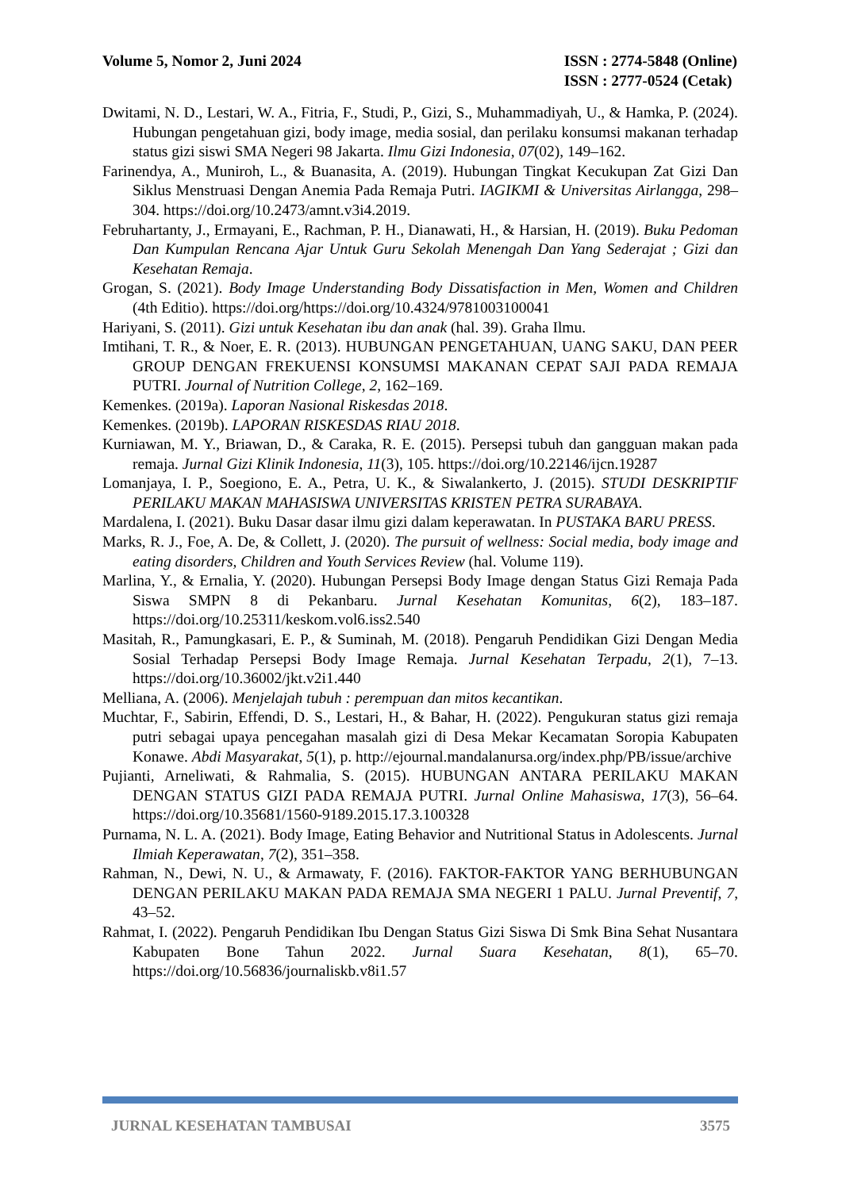Volume 5, Nomor 2, Juni 2024 ISSN : 2774-5848 (Online)
ISSN : 2777-0524 (Cetak)
Dwitami, N. D., Lestari, W. A., Fitria, F., Studi, P., Gizi, S., Muhammadiyah, U., & Hamka, P. (2024). Hubungan pengetahuan gizi, body image, media sosial, dan perilaku konsumsi makanan terhadap status gizi siswi SMA Negeri 98 Jakarta. Ilmu Gizi Indonesia, 07(02), 149–162.
Farinendya, A., Muniroh, L., & Buanasita, A. (2019). Hubungan Tingkat Kecukupan Zat Gizi Dan Siklus Menstruasi Dengan Anemia Pada Remaja Putri. IAGIKMI & Universitas Airlangga, 298–304. https://doi.org/10.2473/amnt.v3i4.2019.
Februhartanty, J., Ermayani, E., Rachman, P. H., Dianawati, H., & Harsian, H. (2019). Buku Pedoman Dan Kumpulan Rencana Ajar Untuk Guru Sekolah Menengah Dan Yang Sederajat ; Gizi dan Kesehatan Remaja.
Grogan, S. (2021). Body Image Understanding Body Dissatisfaction in Men, Women and Children (4th Editio). https://doi.org/https://doi.org/10.4324/9781003100041
Hariyani, S. (2011). Gizi untuk Kesehatan ibu dan anak (hal. 39). Graha Ilmu.
Imtihani, T. R., & Noer, E. R. (2013). HUBUNGAN PENGETAHUAN, UANG SAKU, DAN PEER GROUP DENGAN FREKUENSI KONSUMSI MAKANAN CEPAT SAJI PADA REMAJA PUTRI. Journal of Nutrition College, 2, 162–169.
Kemenkes. (2019a). Laporan Nasional Riskesdas 2018.
Kemenkes. (2019b). LAPORAN RISKESDAS RIAU 2018.
Kurniawan, M. Y., Briawan, D., & Caraka, R. E. (2015). Persepsi tubuh dan gangguan makan pada remaja. Jurnal Gizi Klinik Indonesia, 11(3), 105. https://doi.org/10.22146/ijcn.19287
Lomanjaya, I. P., Soegiono, E. A., Petra, U. K., & Siwalankerto, J. (2015). STUDI DESKRIPTIF PERILAKU MAKAN MAHASISWA UNIVERSITAS KRISTEN PETRA SURABAYA.
Mardalena, I. (2021). Buku Dasar dasar ilmu gizi dalam keperawatan. In PUSTAKA BARU PRESS.
Marks, R. J., Foe, A. De, & Collett, J. (2020). The pursuit of wellness: Social media, body image and eating disorders, Children and Youth Services Review (hal. Volume 119).
Marlina, Y., & Ernalia, Y. (2020). Hubungan Persepsi Body Image dengan Status Gizi Remaja Pada Siswa SMPN 8 di Pekanbaru. Jurnal Kesehatan Komunitas, 6(2), 183–187. https://doi.org/10.25311/keskom.vol6.iss2.540
Masitah, R., Pamungkasari, E. P., & Suminah, M. (2018). Pengaruh Pendidikan Gizi Dengan Media Sosial Terhadap Persepsi Body Image Remaja. Jurnal Kesehatan Terpadu, 2(1), 7–13. https://doi.org/10.36002/jkt.v2i1.440
Melliana, A. (2006). Menjelajah tubuh : perempuan dan mitos kecantikan.
Muchtar, F., Sabirin, Effendi, D. S., Lestari, H., & Bahar, H. (2022). Pengukuran status gizi remaja putri sebagai upaya pencegahan masalah gizi di Desa Mekar Kecamatan Soropia Kabupaten Konawe. Abdi Masyarakat, 5(1), p. http://ejournal.mandalanursa.org/index.php/PB/issue/archive
Pujianti, Arneliwati, & Rahmalia, S. (2015). HUBUNGAN ANTARA PERILAKU MAKAN DENGAN STATUS GIZI PADA REMAJA PUTRI. Jurnal Online Mahasiswa, 17(3), 56–64. https://doi.org/10.35681/1560-9189.2015.17.3.100328
Purnama, N. L. A. (2021). Body Image, Eating Behavior and Nutritional Status in Adolescents. Jurnal Ilmiah Keperawatan, 7(2), 351–358.
Rahman, N., Dewi, N. U., & Armawaty, F. (2016). FAKTOR-FAKTOR YANG BERHUBUNGAN DENGAN PERILAKU MAKAN PADA REMAJA SMA NEGERI 1 PALU. Jurnal Preventif, 7, 43–52.
Rahmat, I. (2022). Pengaruh Pendidikan Ibu Dengan Status Gizi Siswa Di Smk Bina Sehat Nusantara Kabupaten Bone Tahun 2022. Jurnal Suara Kesehatan, 8(1), 65–70. https://doi.org/10.56836/journaliskb.v8i1.57
JURNAL KESEHATAN TAMBUSAI 3575